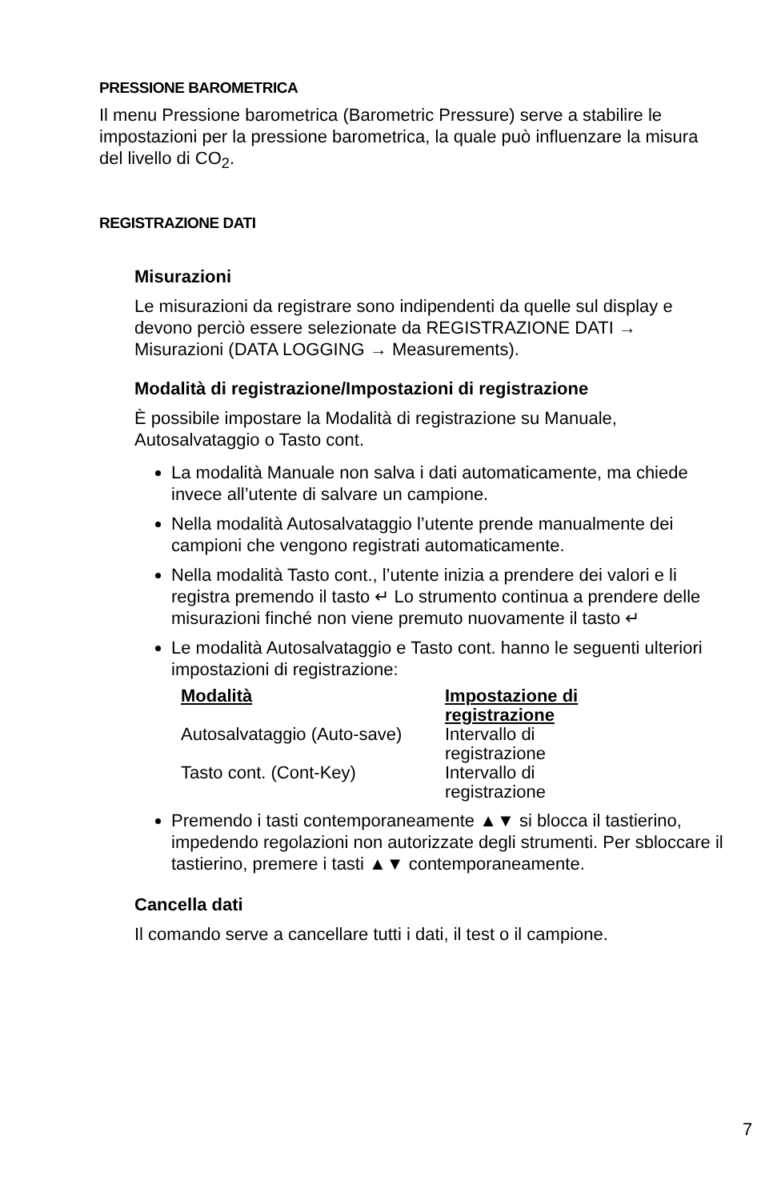PRESSIONE BAROMETRICA
Il menu Pressione barometrica (Barometric Pressure) serve a stabilire le impostazioni per la pressione barometrica, la quale può influenzare la misura del livello di CO<sub>2</sub>.
REGISTRAZIONE DATI
Misurazioni
Le misurazioni da registrare sono indipendenti da quelle sul display e devono perciò essere selezionate da REGISTRAZIONE DATI → Misurazioni (DATA LOGGING → Measurements).
Modalità di registrazione/Impostazioni di registrazione
È possibile impostare la Modalità di registrazione su Manuale, Autosalvataggio o Tasto cont.
La modalità Manuale non salva i dati automaticamente, ma chiede invece all’utente di salvare un campione.
Nella modalità Autosalvataggio l’utente prende manualmente dei campioni che vengono registrati automaticamente.
Nella modalità Tasto cont., l’utente inizia a prendere dei valori e li registra premendo il tasto ↵ Lo strumento continua a prendere delle misurazioni finché non viene premuto nuovamente il tasto ↵
Le modalità Autosalvataggio e Tasto cont. hanno le seguenti ulteriori impostazioni di registrazione:
| Modalità | Impostazione di registrazione |
| --- | --- |
| Autosalvataggio (Auto-save) | Intervallo di registrazione |
| Tasto cont. (Cont-Key) | Intervallo di registrazione |
Premendo i tasti contemporaneamente ▲▼ si blocca il tastierino, impedendo regolazioni non autorizzate degli strumenti. Per sbloccare il tastierino, premere i tasti ▲▼ contemporaneamente.
Cancella dati
Il comando serve a cancellare tutti i dati, il test o il campione.
7